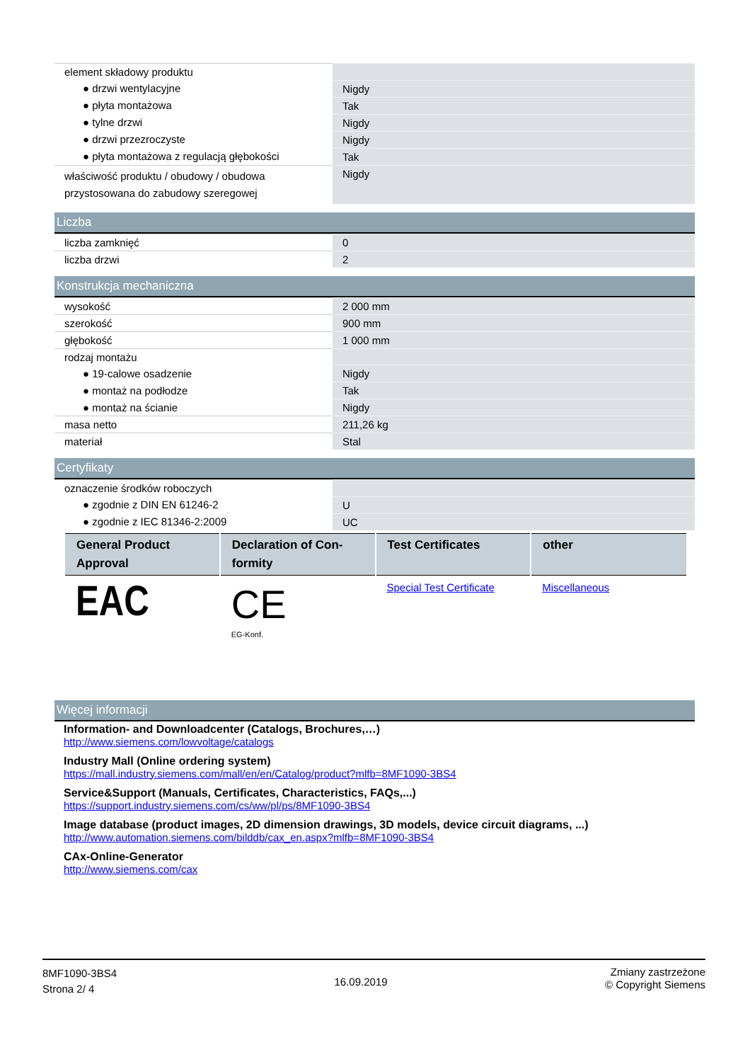| element składowy produktu | |
| ● drzwi wentylacyjne | Nigdy |
| ● płyta montażowa | Tak |
| ● tylne drzwi | Nigdy |
| ● drzwi przezroczyste | Nigdy |
| ● płyta montażowa z regulacją głębokości | Tak |
| właściwość produktu / obudowy / obudowa przystosowana do zabudowy szeregowej | Nigdy |
Liczba
| liczba zamknięć | 0 |
| liczba drzwi | 2 |
Konstrukcja mechaniczna
| wysokość | 2 000 mm |
| szerokość | 900 mm |
| głębokość | 1 000 mm |
| rodzaj montażu | |
| ● 19-calowe osadzenie | Nigdy |
| ● montaż na podłodze | Tak |
| ● montaż na ścianie | Nigdy |
| masa netto | 211,26 kg |
| materiał | Stal |
Certyfikaty
| oznaczenie środków roboczych | |
| ● zgodnie z DIN EN 61246-2 | U |
| ● zgodnie z IEC 81346-2:2009 | UC |
| General Product Approval | Declaration of Con-formity | Test Certificates | other |
| --- | --- | --- | --- |
| EAC | CE EG-Konf. | Special Test Certificate | Miscellaneous |
Więcej informacji
Information- and Downloadcenter (Catalogs, Brochures,…)
http://www.siemens.com/lowvoltage/catalogs
Industry Mall (Online ordering system)
https://mall.industry.siemens.com/mall/en/en/Catalog/product?mlfb=8MF1090-3BS4
Service&Support (Manuals, Certificates, Characteristics, FAQs,...)
https://support.industry.siemens.com/cs/ww/pl/ps/8MF1090-3BS4
Image database (product images, 2D dimension drawings, 3D models, device circuit diagrams, ...)
http://www.automation.siemens.com/bilddb/cax_en.aspx?mlfb=8MF1090-3BS4
CAx-Online-Generator
http://www.siemens.com/cax
8MF1090-3BS4
Strona 2/ 4
16.09.2019
Zmiany zastrzeżone
© Copyright Siemens